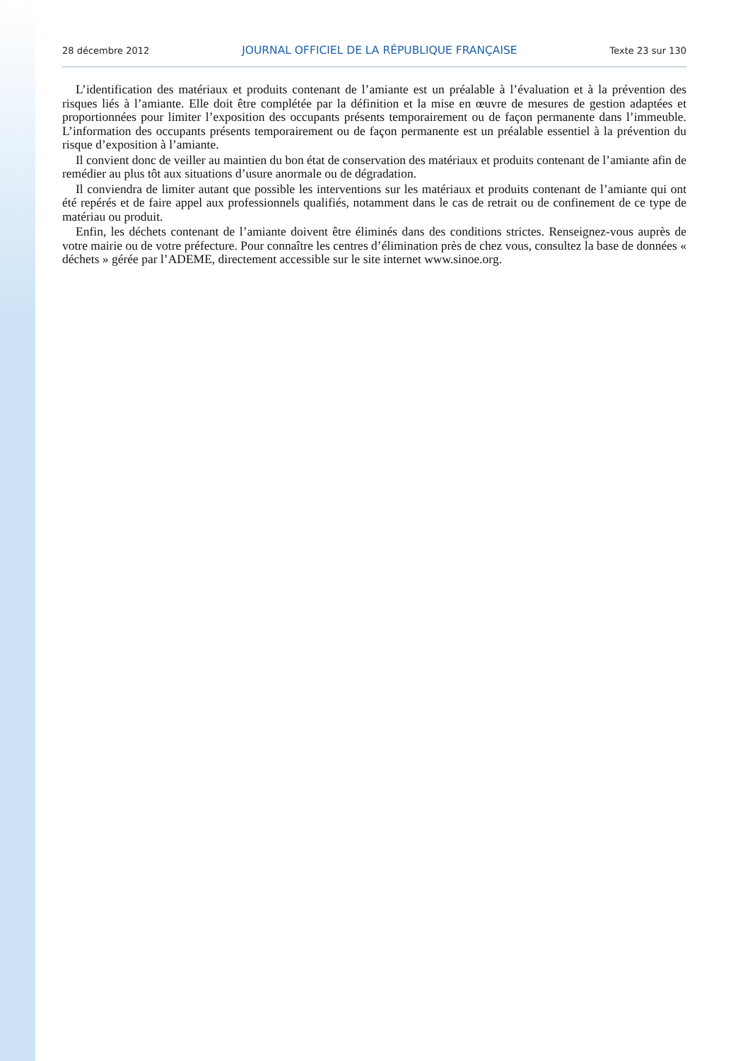28 décembre 2012 JOURNAL OFFICIEL DE LA RÉPUBLIQUE FRANÇAISE Texte 23 sur 130
L’identification des matériaux et produits contenant de l’amiante est un préalable à l’évaluation et à la prévention des risques liés à l’amiante. Elle doit être complétée par la définition et la mise en œuvre de mesures de gestion adaptées et proportionnées pour limiter l’exposition des occupants présents temporairement ou de façon permanente dans l’immeuble. L’information des occupants présents temporairement ou de façon permanente est un préalable essentiel à la prévention du risque d’exposition à l’amiante.
Il convient donc de veiller au maintien du bon état de conservation des matériaux et produits contenant de l’amiante afin de remédier au plus tôt aux situations d’usure anormale ou de dégradation.
Il conviendra de limiter autant que possible les interventions sur les matériaux et produits contenant de l’amiante qui ont été repérés et de faire appel aux professionnels qualifiés, notamment dans le cas de retrait ou de confinement de ce type de matériau ou produit.
Enfin, les déchets contenant de l’amiante doivent être éliminés dans des conditions strictes. Renseignez-vous auprès de votre mairie ou de votre préfecture. Pour connaître les centres d’élimination près de chez vous, consultez la base de données « déchets » gérée par l’ADEME, directement accessible sur le site internet www.sinoe.org.